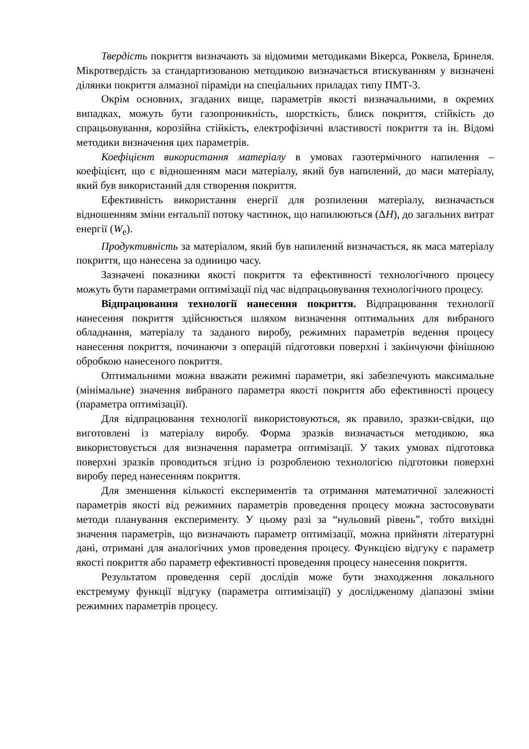Твердість покриття визначають за відомими методиками Вікерса, Роквела, Бринеля. Мікротвердість за стандартизованою методикою визначається втискуванням у визначені ділянки покриття алмазної піраміди на спеціальних приладах типу ПМТ-3.
Окрім основних, згаданих вище, параметрів якості визначальними, в окремих випадках, можуть бути газопроникність, шорсткість, блиск покриття, стійкість до спрацьовування, корозійна стійкість, електрофізичні властивості покриття та ін. Відомі методики визначення цих параметрів.
Коефіцієнт використання матеріалу в умовах газотермічного напилення – коефіцієнт, що є відношенням маси матеріалу, який був напилений, до маси матеріалу, який був використаний для створення покриття.
Ефективність використання енергії для розпилення матеріалу, визначається відношенням зміни ентальпії потоку частинок, що напилюються (ΔH), до загальних витрат енергії (W<sub>е</sub>).
Продуктивність за матеріалом, який був напилений визначається, як маса матеріалу покриття, що нанесена за одиницю часу.
Зазначені показники якості покриття та ефективності технологічного процесу можуть бути параметрами оптимізації під час відпрацьовування технологічного процесу.
Відпрацювання технології нанесення покриття. Відпрацювання технології нанесення покриття здійснюється шляхом визначення оптимальних для вибраного обладнання, матеріалу та заданого виробу, режимних параметрів ведення процесу нанесення покриття, починаючи з операцій підготовки поверхні і закінчуючи фінішною обробкою нанесеного покриття.
Оптимальними можна вважати режимні параметри, які забезпечують максимальне (мінімальне) значення вибраного параметра якості покриття або ефективності процесу (параметра оптимізації).
Для відпрацювання технології використовуються, як правило, зразки-свідки, що виготовлені із матеріалу виробу. Форма зразків визначається методикою, яка використовується для визначення параметра оптимізації. У таких умовах підготовка поверхні зразків проводиться згідно із розробленою технологією підготовки поверхні виробу перед нанесенням покриття.
Для зменшення кількості експериментів та отримання математичної залежності параметрів якості від режимних параметрів проведення процесу можна застосовувати методи планування експерименту. У цьому разі за “нульовий рівень”, тобто вихідні значення параметрів, що визначають параметр оптимізації, можна прийняти літературні дані, отримані для аналогічних умов проведення процесу. Функцією відгуку є параметр якості покриття або параметр ефективності проведення процесу нанесення покриття.
Результатом проведення серії дослідів може бути знаходження локального екстремуму функції відгуку (параметра оптимізації) у дослідженому діапазоні зміни режимних параметрів процесу.